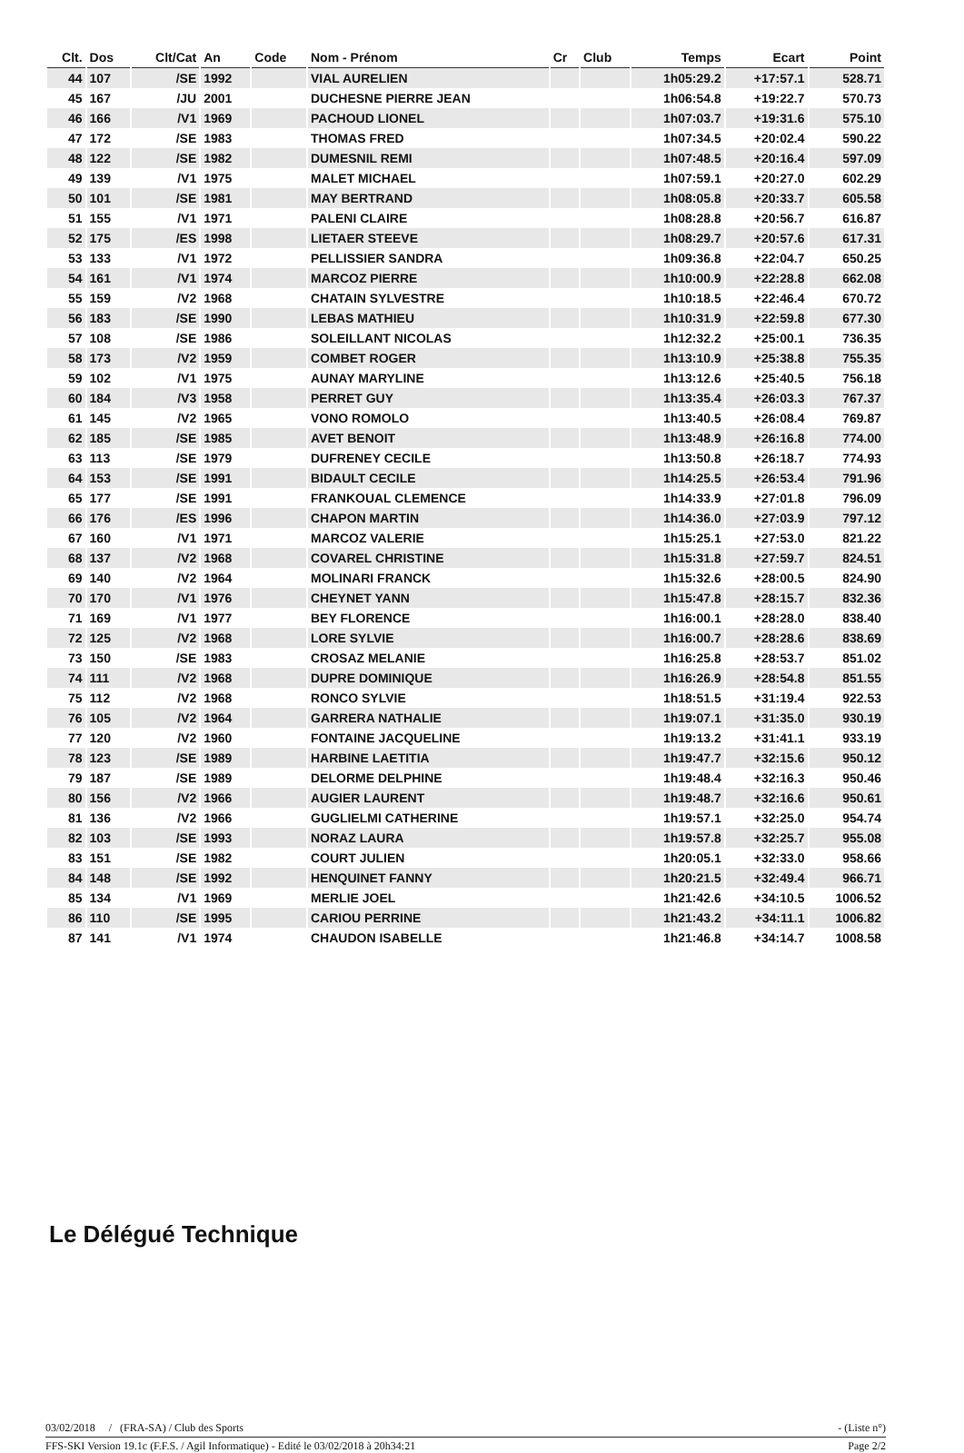| Clt. | Dos | Clt/Cat | An | Code | Nom - Prénom | Cr | Club | Temps | Ecart | Point |
| --- | --- | --- | --- | --- | --- | --- | --- | --- | --- | --- |
| 44 | 107 | /SE | 1992 | | VIAL AURELIEN | | | 1h05:29.2 | +17:57.1 | 528.71 |
| 45 | 167 | /JU | 2001 | | DUCHESNE PIERRE JEAN | | | 1h06:54.8 | +19:22.7 | 570.73 |
| 46 | 166 | /V1 | 1969 | | PACHOUD LIONEL | | | 1h07:03.7 | +19:31.6 | 575.10 |
| 47 | 172 | /SE | 1983 | | THOMAS FRED | | | 1h07:34.5 | +20:02.4 | 590.22 |
| 48 | 122 | /SE | 1982 | | DUMESNIL REMI | | | 1h07:48.5 | +20:16.4 | 597.09 |
| 49 | 139 | /V1 | 1975 | | MALET MICHAEL | | | 1h07:59.1 | +20:27.0 | 602.29 |
| 50 | 101 | /SE | 1981 | | MAY BERTRAND | | | 1h08:05.8 | +20:33.7 | 605.58 |
| 51 | 155 | /V1 | 1971 | | PALENI CLAIRE | | | 1h08:28.8 | +20:56.7 | 616.87 |
| 52 | 175 | /ES | 1998 | | LIETAER STEEVE | | | 1h08:29.7 | +20:57.6 | 617.31 |
| 53 | 133 | /V1 | 1972 | | PELLISSIER SANDRA | | | 1h09:36.8 | +22:04.7 | 650.25 |
| 54 | 161 | /V1 | 1974 | | MARCOZ PIERRE | | | 1h10:00.9 | +22:28.8 | 662.08 |
| 55 | 159 | /V2 | 1968 | | CHATAIN SYLVESTRE | | | 1h10:18.5 | +22:46.4 | 670.72 |
| 56 | 183 | /SE | 1990 | | LEBAS MATHIEU | | | 1h10:31.9 | +22:59.8 | 677.30 |
| 57 | 108 | /SE | 1986 | | SOLEILLANT NICOLAS | | | 1h12:32.2 | +25:00.1 | 736.35 |
| 58 | 173 | /V2 | 1959 | | COMBET ROGER | | | 1h13:10.9 | +25:38.8 | 755.35 |
| 59 | 102 | /V1 | 1975 | | AUNAY MARYLINE | | | 1h13:12.6 | +25:40.5 | 756.18 |
| 60 | 184 | /V3 | 1958 | | PERRET GUY | | | 1h13:35.4 | +26:03.3 | 767.37 |
| 61 | 145 | /V2 | 1965 | | VONO ROMOLO | | | 1h13:40.5 | +26:08.4 | 769.87 |
| 62 | 185 | /SE | 1985 | | AVET BENOIT | | | 1h13:48.9 | +26:16.8 | 774.00 |
| 63 | 113 | /SE | 1979 | | DUFRENEY CECILE | | | 1h13:50.8 | +26:18.7 | 774.93 |
| 64 | 153 | /SE | 1991 | | BIDAULT CECILE | | | 1h14:25.5 | +26:53.4 | 791.96 |
| 65 | 177 | /SE | 1991 | | FRANKOUAL CLEMENCE | | | 1h14:33.9 | +27:01.8 | 796.09 |
| 66 | 176 | /ES | 1996 | | CHAPON MARTIN | | | 1h14:36.0 | +27:03.9 | 797.12 |
| 67 | 160 | /V1 | 1971 | | MARCOZ VALERIE | | | 1h15:25.1 | +27:53.0 | 821.22 |
| 68 | 137 | /V2 | 1968 | | COVAREL CHRISTINE | | | 1h15:31.8 | +27:59.7 | 824.51 |
| 69 | 140 | /V2 | 1964 | | MOLINARI FRANCK | | | 1h15:32.6 | +28:00.5 | 824.90 |
| 70 | 170 | /V1 | 1976 | | CHEYNET YANN | | | 1h15:47.8 | +28:15.7 | 832.36 |
| 71 | 169 | /V1 | 1977 | | BEY FLORENCE | | | 1h16:00.1 | +28:28.0 | 838.40 |
| 72 | 125 | /V2 | 1968 | | LORE SYLVIE | | | 1h16:00.7 | +28:28.6 | 838.69 |
| 73 | 150 | /SE | 1983 | | CROSAZ MELANIE | | | 1h16:25.8 | +28:53.7 | 851.02 |
| 74 | 111 | /V2 | 1968 | | DUPRE DOMINIQUE | | | 1h16:26.9 | +28:54.8 | 851.55 |
| 75 | 112 | /V2 | 1968 | | RONCO SYLVIE | | | 1h18:51.5 | +31:19.4 | 922.53 |
| 76 | 105 | /V2 | 1964 | | GARRERA NATHALIE | | | 1h19:07.1 | +31:35.0 | 930.19 |
| 77 | 120 | /V2 | 1960 | | FONTAINE JACQUELINE | | | 1h19:13.2 | +31:41.1 | 933.19 |
| 78 | 123 | /SE | 1989 | | HARBINE LAETITIA | | | 1h19:47.7 | +32:15.6 | 950.12 |
| 79 | 187 | /SE | 1989 | | DELORME DELPHINE | | | 1h19:48.4 | +32:16.3 | 950.46 |
| 80 | 156 | /V2 | 1966 | | AUGIER LAURENT | | | 1h19:48.7 | +32:16.6 | 950.61 |
| 81 | 136 | /V2 | 1966 | | GUGLIELMI CATHERINE | | | 1h19:57.1 | +32:25.0 | 954.74 |
| 82 | 103 | /SE | 1993 | | NORAZ LAURA | | | 1h19:57.8 | +32:25.7 | 955.08 |
| 83 | 151 | /SE | 1982 | | COURT JULIEN | | | 1h20:05.1 | +32:33.0 | 958.66 |
| 84 | 148 | /SE | 1992 | | HENQUINET FANNY | | | 1h20:21.5 | +32:49.4 | 966.71 |
| 85 | 134 | /V1 | 1969 | | MERLIE JOEL | | | 1h21:42.6 | +34:10.5 | 1006.52 |
| 86 | 110 | /SE | 1995 | | CARIOU PERRINE | | | 1h21:43.2 | +34:11.1 | 1006.82 |
| 87 | 141 | /V1 | 1974 | | CHAUDON ISABELLE | | | 1h21:46.8 | +34:14.7 | 1008.58 |
Le Délégué Technique
03/02/2018 / (FRA-SA) / Club des Sports - (Liste n°)
FFS-SKI Version 19.1c (F.F.S. / Agil Informatique) - Edité le 03/02/2018 à 20h34:21 Page 2/2